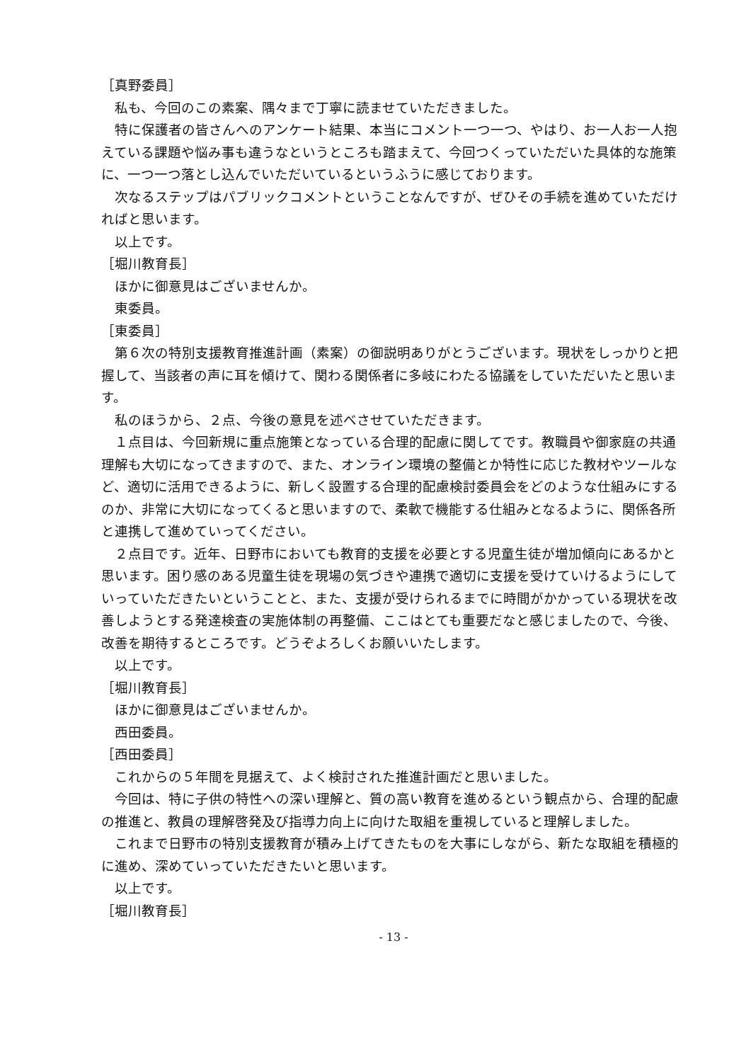［真野委員］
私も、今回のこの素案、隅々まで丁寧に読ませていただきました。
特に保護者の皆さんへのアンケート結果、本当にコメント一つ一つ、やはり、お一人お一人抱えている課題や悩み事も違うなというところも踏まえて、今回つくっていただいた具体的な施策に、一つ一つ落とし込んでいただいているというふうに感じております。
次なるステップはパブリックコメントということなんですが、ぜひその手続を進めていただければと思います。
以上です。
［堀川教育長］
ほかに御意見はございませんか。
東委員。
［東委員］
第６次の特別支援教育推進計画（素案）の御説明ありがとうございます。現状をしっかりと把握して、当該者の声に耳を傾けて、関わる関係者に多岐にわたる協議をしていただいたと思います。
私のほうから、２点、今後の意見を述べさせていただきます。
１点目は、今回新規に重点施策となっている合理的配慮に関してです。教職員や御家庭の共通理解も大切になってきますので、また、オンライン環境の整備とか特性に応じた教材やツールなど、適切に活用できるように、新しく設置する合理的配慮検討委員会をどのような仕組みにするのか、非常に大切になってくると思いますので、柔軟で機能する仕組みとなるように、関係各所と連携して進めていってください。
２点目です。近年、日野市においても教育的支援を必要とする児童生徒が増加傾向にあるかと思います。困り感のある児童生徒を現場の気づきや連携で適切に支援を受けていけるようにしていっていただきたいということと、また、支援が受けられるまでに時間がかかっている現状を改善しようとする発達検査の実施体制の再整備、ここはとても重要だなと感じましたので、今後、改善を期待するところです。どうぞよろしくお願いいたします。
以上です。
［堀川教育長］
ほかに御意見はございませんか。
西田委員。
［西田委員］
これからの５年間を見据えて、よく検討された推進計画だと思いました。
今回は、特に子供の特性への深い理解と、質の高い教育を進めるという観点から、合理的配慮の推進と、教員の理解啓発及び指導力向上に向けた取組を重視していると理解しました。
これまで日野市の特別支援教育が積み上げてきたものを大事にしながら、新たな取組を積極的に進め、深めていっていただきたいと思います。
以上です。
［堀川教育長］
- 13 -